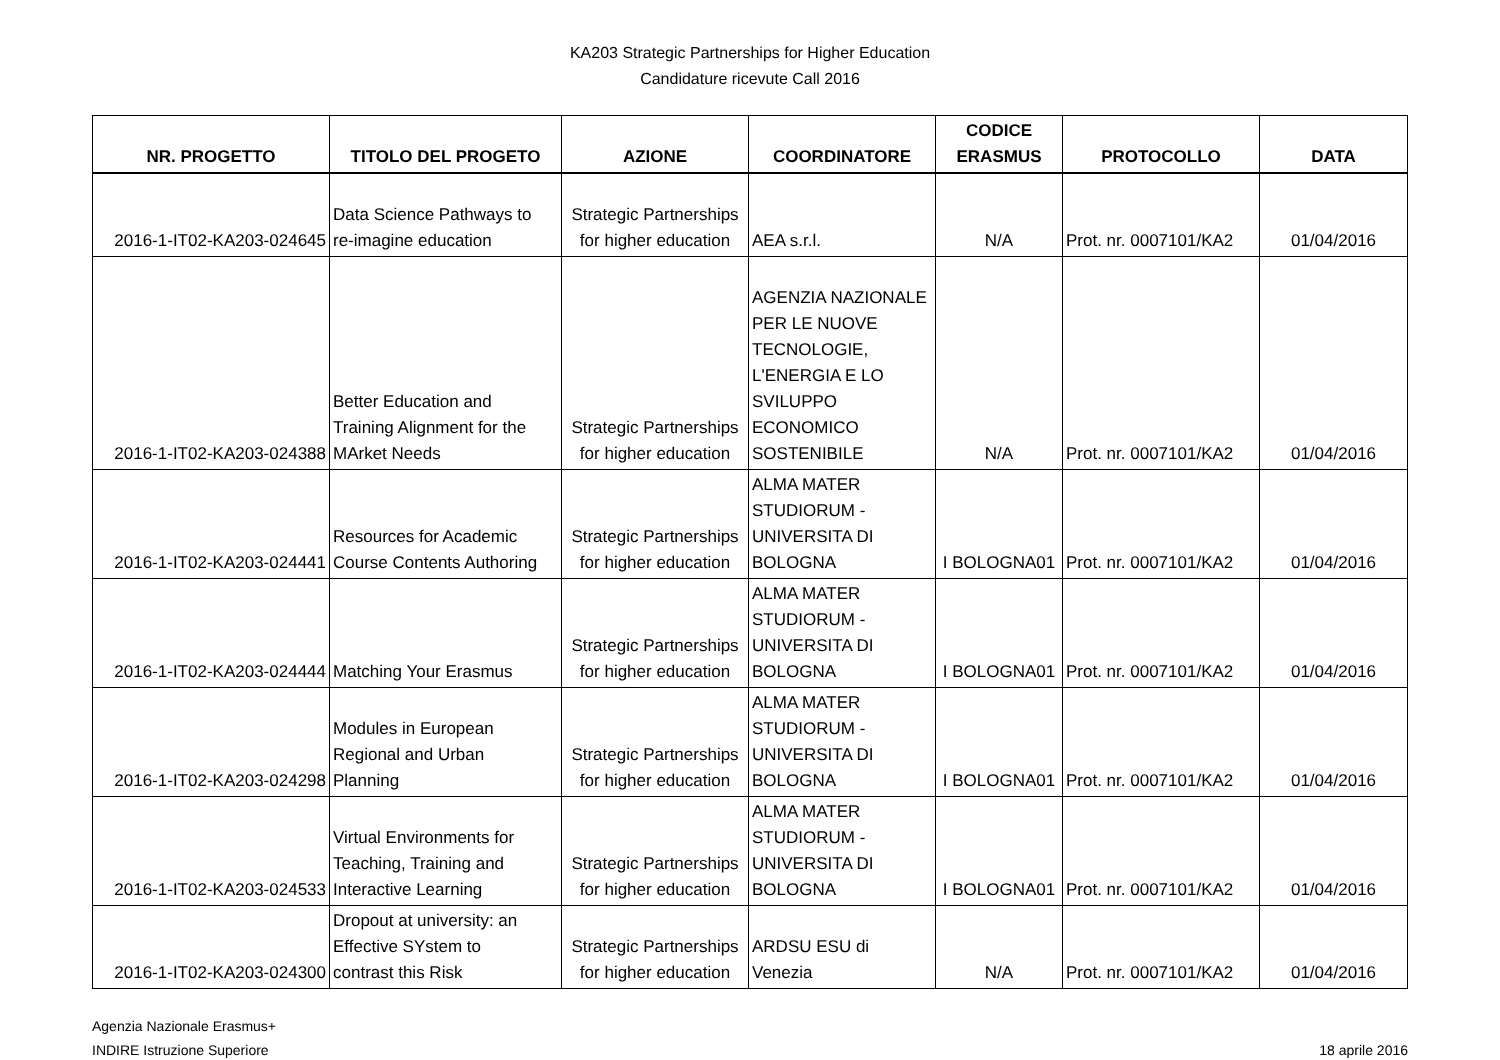KA203 Strategic Partnerships for Higher Education
Candidature ricevute Call 2016
| NR. PROGETTO | TITOLO DEL PROGETO | AZIONE | COORDINATORE | CODICE ERASMUS | PROTOCOLLO | DATA |
| --- | --- | --- | --- | --- | --- | --- |
| 2016-1-IT02-KA203-024645 | Data Science Pathways to re-imagine education | Strategic Partnerships for higher education | AEA s.r.l. | N/A | Prot. nr. 0007101/KA2 | 01/04/2016 |
| 2016-1-IT02-KA203-024388 | Better Education and Training Alignment for the MArket Needs | Strategic Partnerships for higher education | AGENZIA NAZIONALE PER LE NUOVE TECNOLOGIE, L'ENERGIA E LO SVILUPPO ECONOMICO SOSTENIBILE | N/A | Prot. nr. 0007101/KA2 | 01/04/2016 |
| 2016-1-IT02-KA203-024441 | Resources for Academic Course Contents Authoring | Strategic Partnerships for higher education | ALMA MATER STUDIORUM - UNIVERSITA DI BOLOGNA | I BOLOGNA01 | Prot. nr. 0007101/KA2 | 01/04/2016 |
| 2016-1-IT02-KA203-024444 | Matching Your Erasmus | Strategic Partnerships for higher education | ALMA MATER STUDIORUM - UNIVERSITA DI BOLOGNA | I BOLOGNA01 | Prot. nr. 0007101/KA2 | 01/04/2016 |
| 2016-1-IT02-KA203-024298 | Modules in European Regional and Urban Planning | Strategic Partnerships for higher education | ALMA MATER STUDIORUM - UNIVERSITA DI BOLOGNA | I BOLOGNA01 | Prot. nr. 0007101/KA2 | 01/04/2016 |
| 2016-1-IT02-KA203-024533 | Virtual Environments for Teaching, Training and Interactive Learning | Strategic Partnerships for higher education | ALMA MATER STUDIORUM - UNIVERSITA DI BOLOGNA | I BOLOGNA01 | Prot. nr. 0007101/KA2 | 01/04/2016 |
| 2016-1-IT02-KA203-024300 | Dropout at university: an Effective SYstem to contrast this Risk | Strategic Partnerships for higher education | ARDSU ESU di Venezia | N/A | Prot. nr. 0007101/KA2 | 01/04/2016 |
Agenzia Nazionale Erasmus+
INDIRE Istruzione Superiore
18 aprile 2016